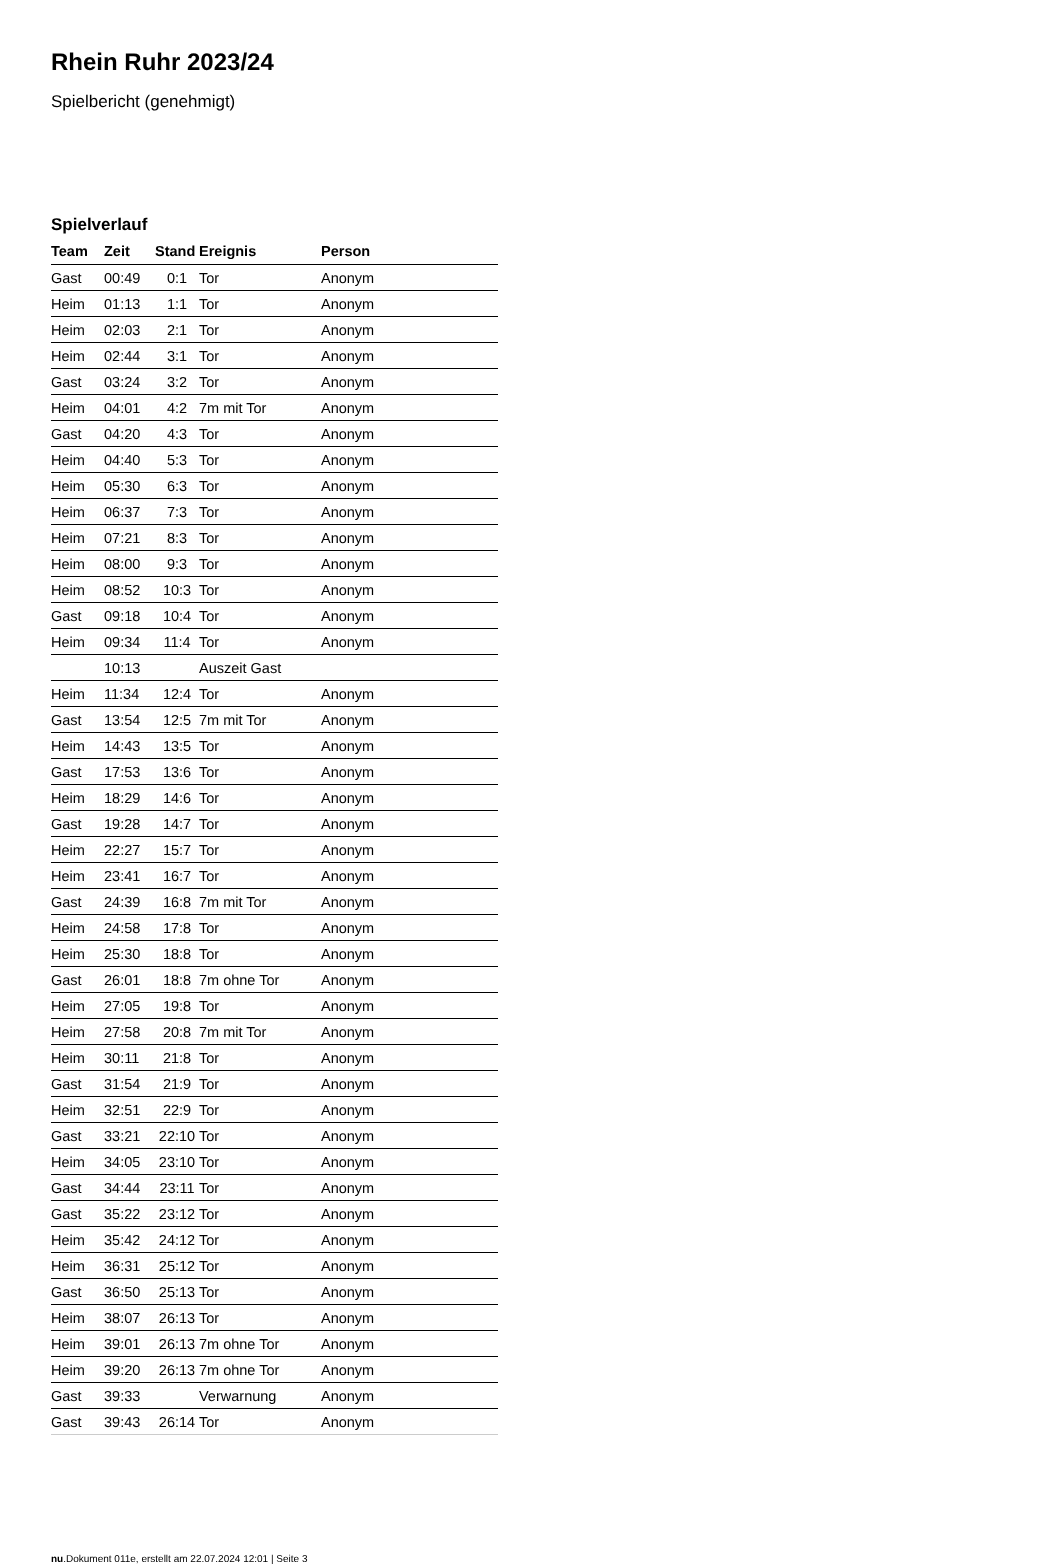Rhein Ruhr 2023/24
Spielbericht (genehmigt)
Spielverlauf
| Team | Zeit | Stand | Ereignis | Person |
| --- | --- | --- | --- | --- |
| Gast | 00:49 | 0:1 | Tor | Anonym |
| Heim | 01:13 | 1:1 | Tor | Anonym |
| Heim | 02:03 | 2:1 | Tor | Anonym |
| Heim | 02:44 | 3:1 | Tor | Anonym |
| Gast | 03:24 | 3:2 | Tor | Anonym |
| Heim | 04:01 | 4:2 | 7m mit Tor | Anonym |
| Gast | 04:20 | 4:3 | Tor | Anonym |
| Heim | 04:40 | 5:3 | Tor | Anonym |
| Heim | 05:30 | 6:3 | Tor | Anonym |
| Heim | 06:37 | 7:3 | Tor | Anonym |
| Heim | 07:21 | 8:3 | Tor | Anonym |
| Heim | 08:00 | 9:3 | Tor | Anonym |
| Heim | 08:52 | 10:3 | Tor | Anonym |
| Gast | 09:18 | 10:4 | Tor | Anonym |
| Heim | 09:34 | 11:4 | Tor | Anonym |
| | 10:13 | | Auszeit Gast | |
| Heim | 11:34 | 12:4 | Tor | Anonym |
| Gast | 13:54 | 12:5 | 7m mit Tor | Anonym |
| Heim | 14:43 | 13:5 | Tor | Anonym |
| Gast | 17:53 | 13:6 | Tor | Anonym |
| Heim | 18:29 | 14:6 | Tor | Anonym |
| Gast | 19:28 | 14:7 | Tor | Anonym |
| Heim | 22:27 | 15:7 | Tor | Anonym |
| Heim | 23:41 | 16:7 | Tor | Anonym |
| Gast | 24:39 | 16:8 | 7m mit Tor | Anonym |
| Heim | 24:58 | 17:8 | Tor | Anonym |
| Heim | 25:30 | 18:8 | Tor | Anonym |
| Gast | 26:01 | 18:8 | 7m ohne Tor | Anonym |
| Heim | 27:05 | 19:8 | Tor | Anonym |
| Heim | 27:58 | 20:8 | 7m mit Tor | Anonym |
| Heim | 30:11 | 21:8 | Tor | Anonym |
| Gast | 31:54 | 21:9 | Tor | Anonym |
| Heim | 32:51 | 22:9 | Tor | Anonym |
| Gast | 33:21 | 22:10 | Tor | Anonym |
| Heim | 34:05 | 23:10 | Tor | Anonym |
| Gast | 34:44 | 23:11 | Tor | Anonym |
| Gast | 35:22 | 23:12 | Tor | Anonym |
| Heim | 35:42 | 24:12 | Tor | Anonym |
| Heim | 36:31 | 25:12 | Tor | Anonym |
| Gast | 36:50 | 25:13 | Tor | Anonym |
| Heim | 38:07 | 26:13 | Tor | Anonym |
| Heim | 39:01 | 26:13 | 7m ohne Tor | Anonym |
| Heim | 39:20 | 26:13 | 7m ohne Tor | Anonym |
| Gast | 39:33 | | Verwarnung | Anonym |
| Gast | 39:43 | 26:14 | Tor | Anonym |
nu.Dokument 011e, erstellt am 22.07.2024 12:01 | Seite 3